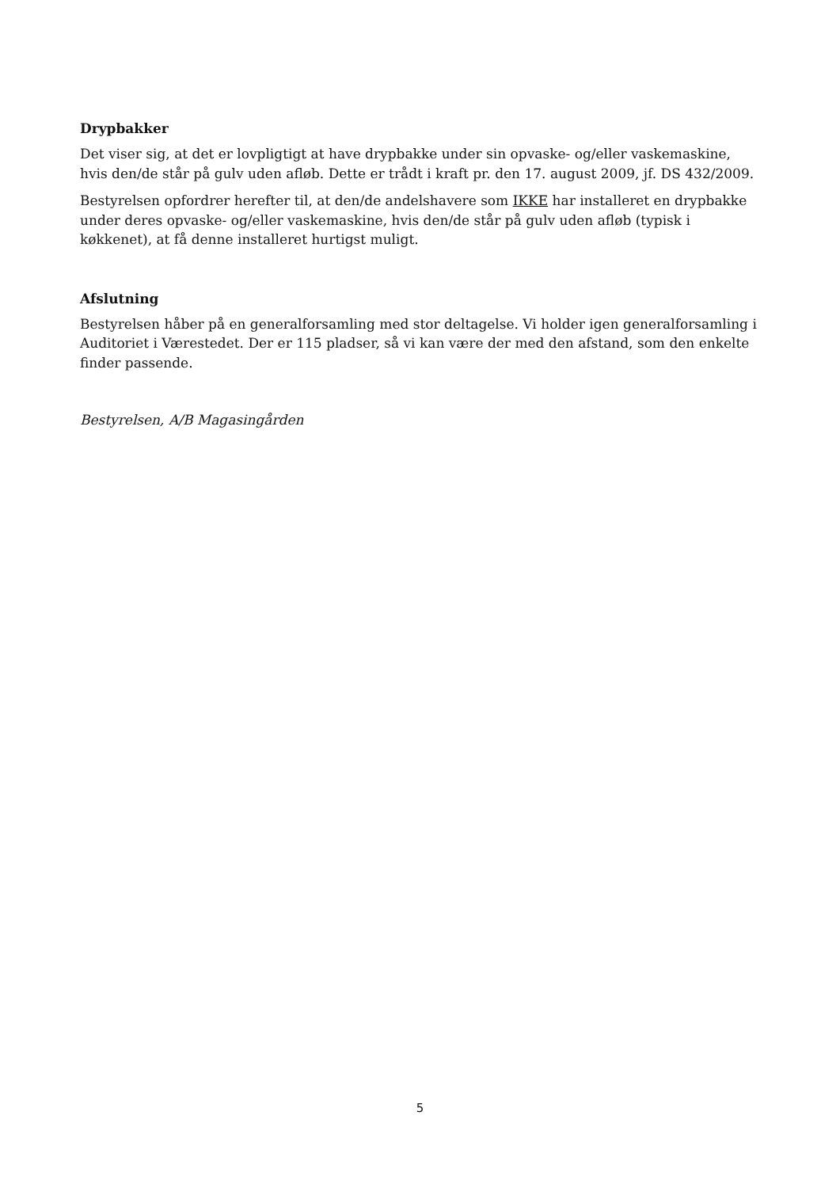Drypbakker
Det viser sig, at det er lovpligtigt at have drypbakke under sin opvaske- og/eller vaskemaskine, hvis den/de står på gulv uden afløb. Dette er trådt i kraft pr. den 17. august 2009, jf. DS 432/2009.
Bestyrelsen opfordrer herefter til, at den/de andelshavere som IKKE har installeret en drypbakke under deres opvaske- og/eller vaskemaskine, hvis den/de står på gulv uden afløb (typisk i køkkenet), at få denne installeret hurtigst muligt.
Afslutning
Bestyrelsen håber på en generalforsamling med stor deltagelse. Vi holder igen generalforsamling i Auditoriet i Værestedet. Der er 115 pladser, så vi kan være der med den afstand, som den enkelte finder passende.
Bestyrelsen, A/B Magasingården
5